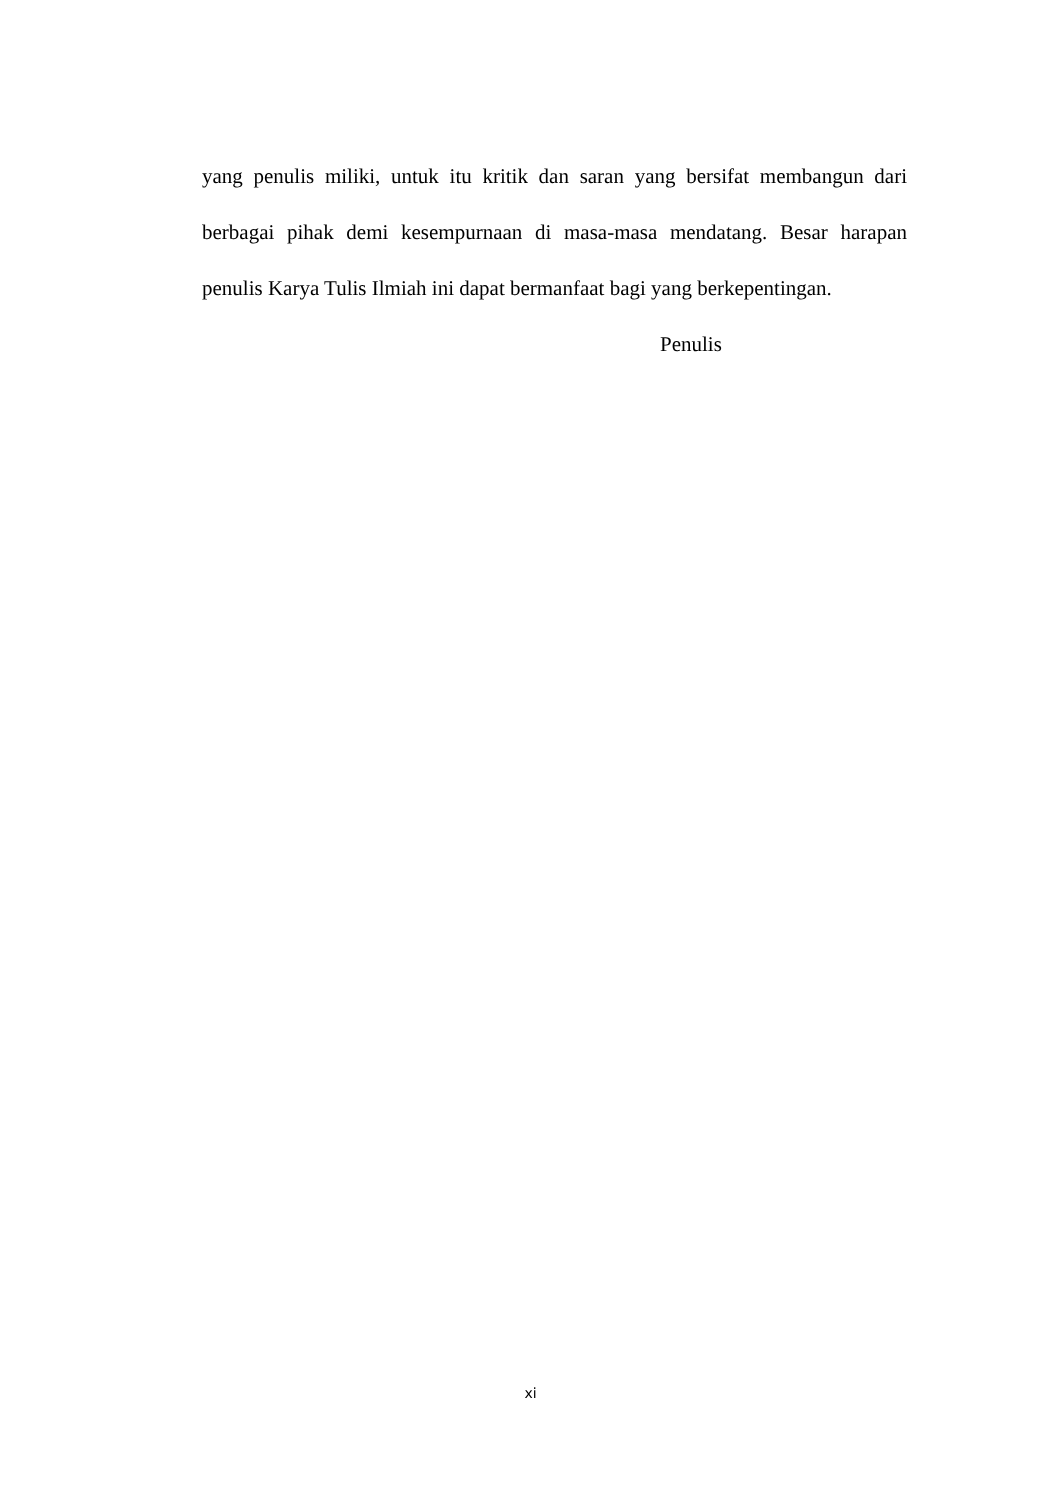yang penulis miliki, untuk itu kritik dan saran yang bersifat membangun dari berbagai pihak demi kesempurnaan di masa-masa mendatang. Besar harapan penulis Karya Tulis Ilmiah ini dapat bermanfaat bagi yang berkepentingan.
Penulis
xi